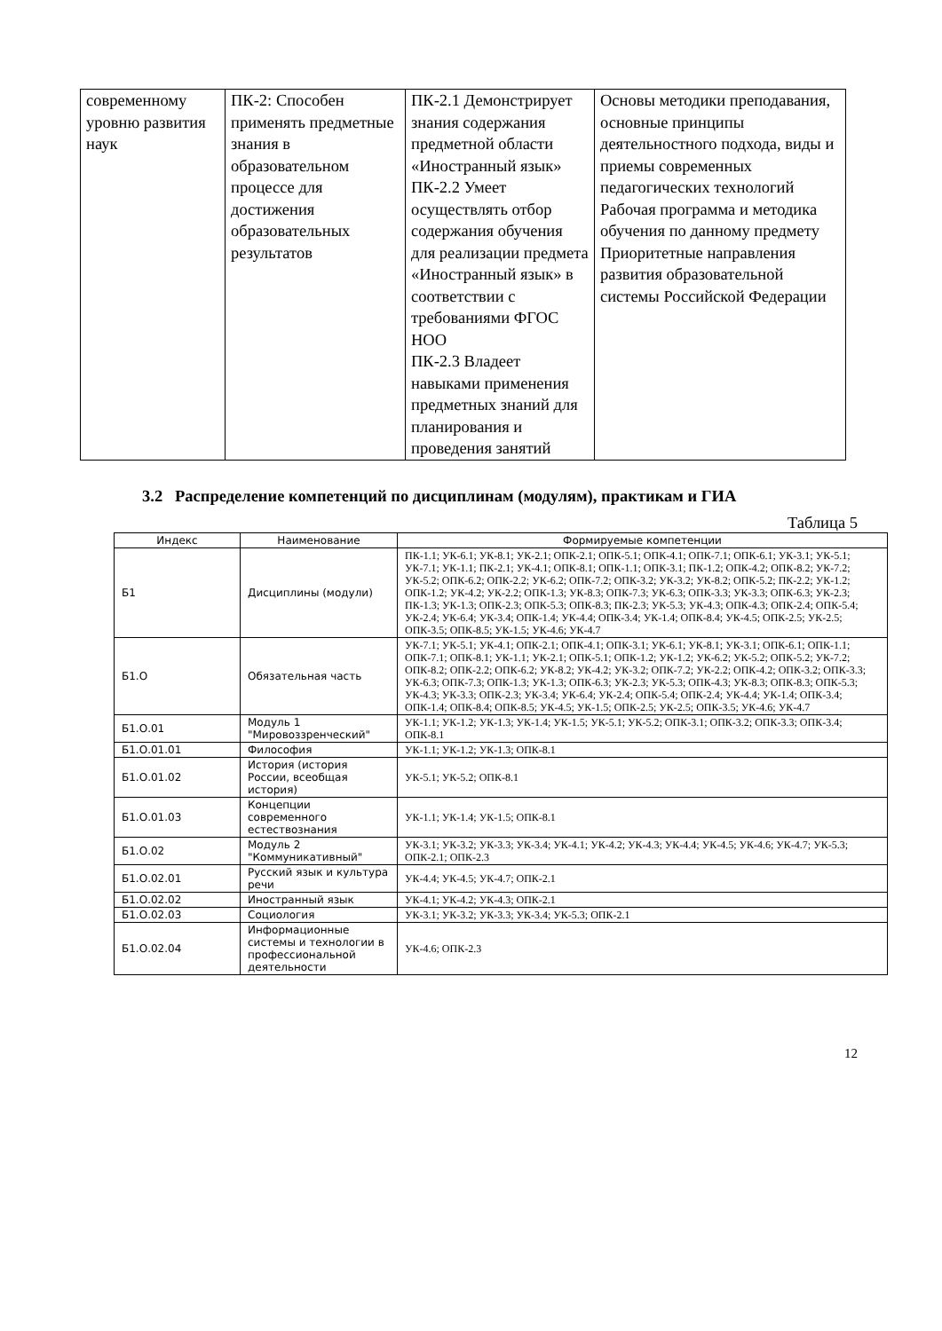| современному уровню развития наук | ПК-2: Способен применять предметные знания в образовательном процессе для достижения образовательных результатов | ПК-2.1 Демонстрирует знания содержания предметной области «Иностранный язык» ПК-2.2 Умеет осуществлять отбор содержания обучения для реализации предмета «Иностранный язык» в соответствии с требованиями ФГОС НОО ПК-2.3 Владеет навыками применения предметных знаний для планирования и проведения занятий | Основы методики преподавания, основные принципы деятельностного подхода, виды и приемы современных педагогических технологий Рабочая программа и методика обучения по данному предмету Приоритетные направления развития образовательной системы Российской Федерации |
3.2 Распределение компетенций по дисциплинам (модулям), практикам и ГИА
Таблица 5
| Индекс | Наименование | Формируемые компетенции |
| --- | --- | --- |
| Б1 | Дисциплины (модули) | ПК-1.1; УК-6.1; УК-8.1; УК-2.1; ОПК-2.1; ОПК-5.1; ОПК-4.1; ОПК-7.1; ОПК-6.1; УК-3.1; УК-5.1; УК-7.1; УК-1.1; ПК-2.1; УК-4.1; ОПК-8.1; ОПК-1.1; ОПК-3.1; ПК-1.2; ОПК-4.2; ОПК-8.2; УК-7.2; УК-5.2; ОПК-6.2; ОПК-2.2; УК-6.2; ОПК-7.2; ОПК-3.2; УК-3.2; УК-8.2; ОПК-5.2; ПК-2.2; УК-1.2; ОПК-1.2; УК-4.2; УК-2.2; ОПК-1.3; УК-8.3; ОПК-7.3; УК-6.3; ОПК-3.3; УК-3.3; ОПК-6.3; УК-2.3; ПК-1.3; УК-1.3; ОПК-2.3; ОПК-5.3; ОПК-8.3; ПК-2.3; УК-5.3; УК-4.3; ОПК-4.3; ОПК-2.4; ОПК-5.4; УК-2.4; УК-6.4; УК-3.4; ОПК-1.4; УК-4.4; ОПК-3.4; УК-1.4; ОПК-8.4; УК-4.5; ОПК-2.5; УК-2.5; ОПК-3.5; ОПК-8.5; УК-1.5; УК-4.6; УК-4.7 |
| Б1.О | Обязательная часть | УК-7.1; УК-5.1; УК-4.1; ОПК-2.1; ОПК-4.1; ОПК-3.1; УК-6.1; УК-8.1; УК-3.1; ОПК-6.1; ОПК-1.1; ОПК-7.1; ОПК-8.1; УК-1.1; УК-2.1; ОПК-5.1; ОПК-1.2; УК-1.2; УК-6.2; УК-5.2; ОПК-5.2; УК-7.2; ОПК-8.2; ОПК-2.2; ОПК-6.2; УК-8.2; УК-4.2; УК-3.2; ОПК-7.2; УК-2.2; ОПК-4.2; ОПК-3.2; ОПК-3.3; УК-6.3; ОПК-7.3; ОПК-1.3; УК-1.3; ОПК-6.3; УК-2.3; УК-5.3; ОПК-4.3; УК-8.3; ОПК-8.3; ОПК-5.3; УК-4.3; УК-3.3; ОПК-2.3; УК-3.4; УК-6.4; УК-2.4; ОПК-5.4; ОПК-2.4; УК-4.4; УК-1.4; ОПК-3.4; ОПК-1.4; ОПК-8.4; ОПК-8.5; УК-4.5; УК-1.5; ОПК-2.5; УК-2.5; ОПК-3.5; УК-4.6; УК-4.7 |
| Б1.О.01 | Модуль 1 "Мировоззренческий" | УК-1.1; УК-1.2; УК-1.3; УК-1.4; УК-1.5; УК-5.1; УК-5.2; ОПК-3.1; ОПК-3.2; ОПК-3.3; ОПК-3.4; ОПК-8.1 |
| Б1.О.01.01 | Философия | УК-1.1; УК-1.2; УК-1.3; ОПК-8.1 |
| Б1.О.01.02 | История (история России, всеобщая история) | УК-5.1; УК-5.2; ОПК-8.1 |
| Б1.О.01.03 | Концепции современного естествознания | УК-1.1; УК-1.4; УК-1.5; ОПК-8.1 |
| Б1.О.02 | Модуль 2 "Коммуникативный" | УК-3.1; УК-3.2; УК-3.3; УК-3.4; УК-4.1; УК-4.2; УК-4.3; УК-4.4; УК-4.5; УК-4.6; УК-4.7; УК-5.3; ОПК-2.1; ОПК-2.3 |
| Б1.О.02.01 | Русский язык и культура речи | УК-4.4; УК-4.5; УК-4.7; ОПК-2.1 |
| Б1.О.02.02 | Иностранный язык | УК-4.1; УК-4.2; УК-4.3; ОПК-2.1 |
| Б1.О.02.03 | Социология | УК-3.1; УК-3.2; УК-3.3; УК-3.4; УК-5.3; ОПК-2.1 |
| Б1.О.02.04 | Информационные системы и технологии в профессиональной деятельности | УК-4.6; ОПК-2.3 |
12